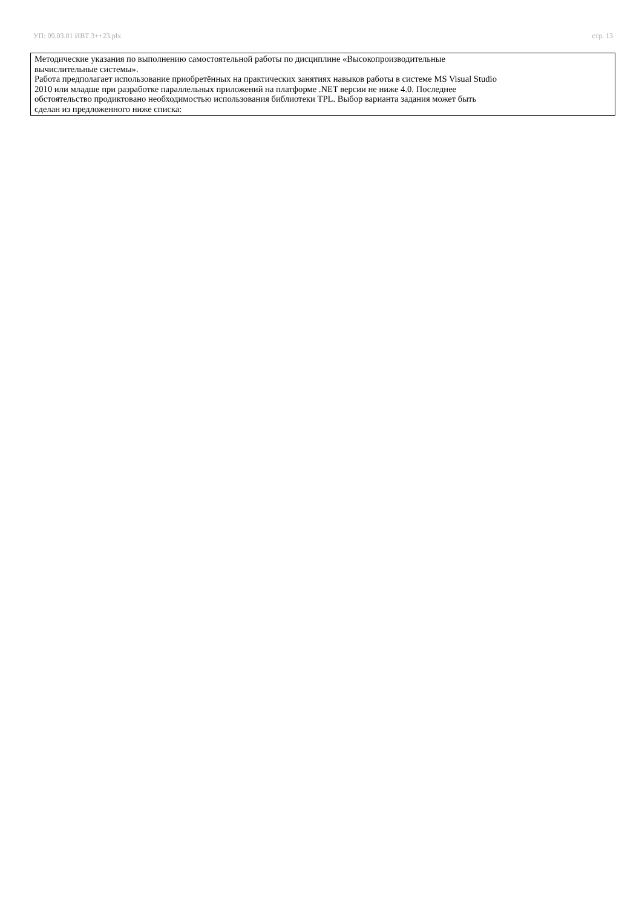УП: 09.03.01 ИВТ 3++23.plx стр. 13
Методические указания по выполнению самостоятельной работы по дисциплине «Высокопроизводительные
вычислительные системы».
Работа предполагает использование приобретённых на практических занятиях навыков работы в системе MS Visual Studio
2010 или младше при разработке параллельных приложений на платформе .NET версии не ниже 4.0. Последнее
обстоятельство продиктовано необходимостью использования библиотеки TPL. Выбор варианта задания может быть
сделан из предложенного ниже списка: